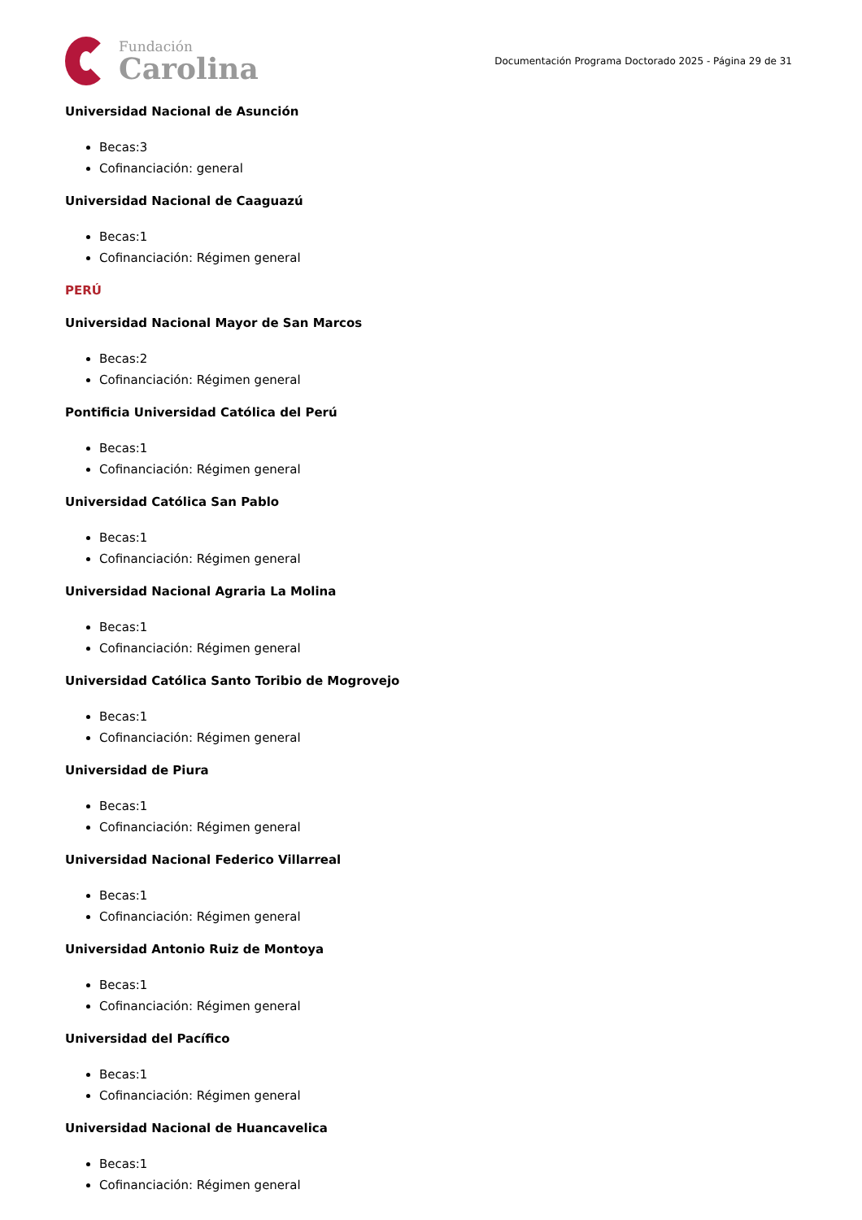Fundación
Carolina
Documentación Programa Doctorado 2025 - Página 29 de 31
Universidad Nacional de Asunción
Becas:3
Cofinanciación: general
Universidad Nacional de Caaguazú
Becas:1
Cofinanciación: Régimen general
PERÚ
Universidad Nacional Mayor de San Marcos
Becas:2
Cofinanciación: Régimen general
Pontificia Universidad Católica del Perú
Becas:1
Cofinanciación: Régimen general
Universidad Católica San Pablo
Becas:1
Cofinanciación: Régimen general
Universidad Nacional Agraria La Molina
Becas:1
Cofinanciación: Régimen general
Universidad Católica Santo Toribio de Mogrovejo
Becas:1
Cofinanciación: Régimen general
Universidad de Piura
Becas:1
Cofinanciación: Régimen general
Universidad Nacional Federico Villarreal
Becas:1
Cofinanciación: Régimen general
Universidad Antonio Ruiz de Montoya
Becas:1
Cofinanciación: Régimen general
Universidad del Pacífico
Becas:1
Cofinanciación: Régimen general
Universidad Nacional de Huancavelica
Becas:1
Cofinanciación: Régimen general